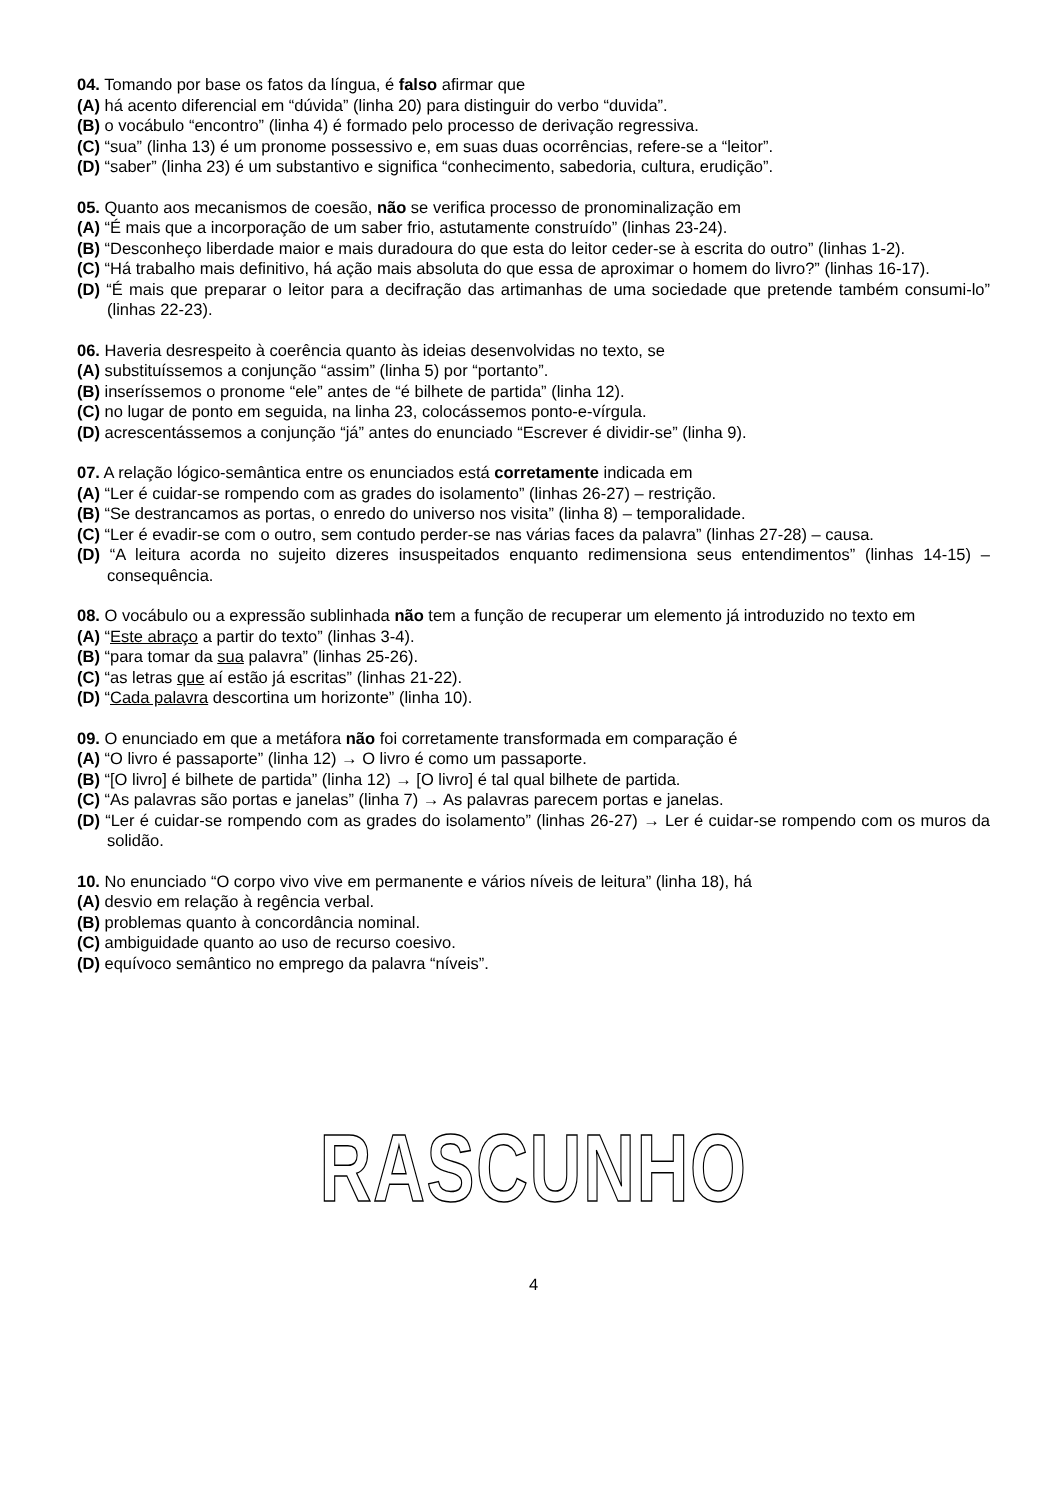04. Tomando por base os fatos da língua, é falso afirmar que
(A) há acento diferencial em “dúvida” (linha 20) para distinguir do verbo “duvida”.
(B) o vocábulo “encontro” (linha 4) é formado pelo processo de derivação regressiva.
(C) “sua” (linha 13) é um pronome possessivo e, em suas duas ocorrências, refere-se a “leitor”.
(D) “saber” (linha 23) é um substantivo e significa “conhecimento, sabedoria, cultura, erudição”.
05. Quanto aos mecanismos de coesão, não se verifica processo de pronominalização em
(A) “É mais que a incorporação de um saber frio, astutamente construído” (linhas 23-24).
(B) “Desconheço liberdade maior e mais duradoura do que esta do leitor ceder-se à escrita do outro” (linhas 1-2).
(C) “Há trabalho mais definitivo, há ação mais absoluta do que essa de aproximar o homem do livro?” (linhas 16-17).
(D) “É mais que preparar o leitor para a decifração das artimanhas de uma sociedade que pretende também consumi-lo” (linhas 22-23).
06. Haveria desrespeito à coerência quanto às ideias desenvolvidas no texto, se
(A) substituíssemos a conjunção “assim” (linha 5) por “portanto”.
(B) inseríssemos o pronome “ele” antes de “é bilhete de partida” (linha 12).
(C) no lugar de ponto em seguida, na linha 23, colocássemos ponto-e-vírgula.
(D) acrescentássemos a conjunção “já” antes do enunciado “Escrever é dividir-se” (linha 9).
07. A relação lógico-semântica entre os enunciados está corretamente indicada em
(A) “Ler é cuidar-se rompendo com as grades do isolamento” (linhas 26-27) – restrição.
(B) “Se destrancamos as portas, o enredo do universo nos visita” (linha 8) – temporalidade.
(C) “Ler é evadir-se com o outro, sem contudo perder-se nas várias faces da palavra” (linhas 27-28) – causa.
(D) “A leitura acorda no sujeito dizeres insuspeitados enquanto redimensiona seus entendimentos” (linhas 14-15) – consequência.
08. O vocábulo ou a expressão sublinhada não tem a função de recuperar um elemento já introduzido no texto em
(A) “Este abraço a partir do texto” (linhas 3-4).
(B) “para tomar da sua palavra” (linhas 25-26).
(C) “as letras que aí estão já escritas” (linhas 21-22).
(D) “Cada palavra descortina um horizonte” (linha 10).
09. O enunciado em que a metáfora não foi corretamente transformada em comparação é
(A) “O livro é passaporte” (linha 12) → O livro é como um passaporte.
(B) “[O livro] é bilhete de partida” (linha 12) → [O livro] é tal qual bilhete de partida.
(C) “As palavras são portas e janelas” (linha 7) → As palavras parecem portas e janelas.
(D) “Ler é cuidar-se rompendo com as grades do isolamento” (linhas 26-27) → Ler é cuidar-se rompendo com os muros da solidão.
10. No enunciado “O corpo vivo vive em permanente e vários níveis de leitura” (linha 18), há
(A) desvio em relação à regência verbal.
(B) problemas quanto à concordância nominal.
(C) ambiguidade quanto ao uso de recurso coesivo.
(D) equívoco semântico no emprego da palavra “níveis”.
RASCUNHO
4